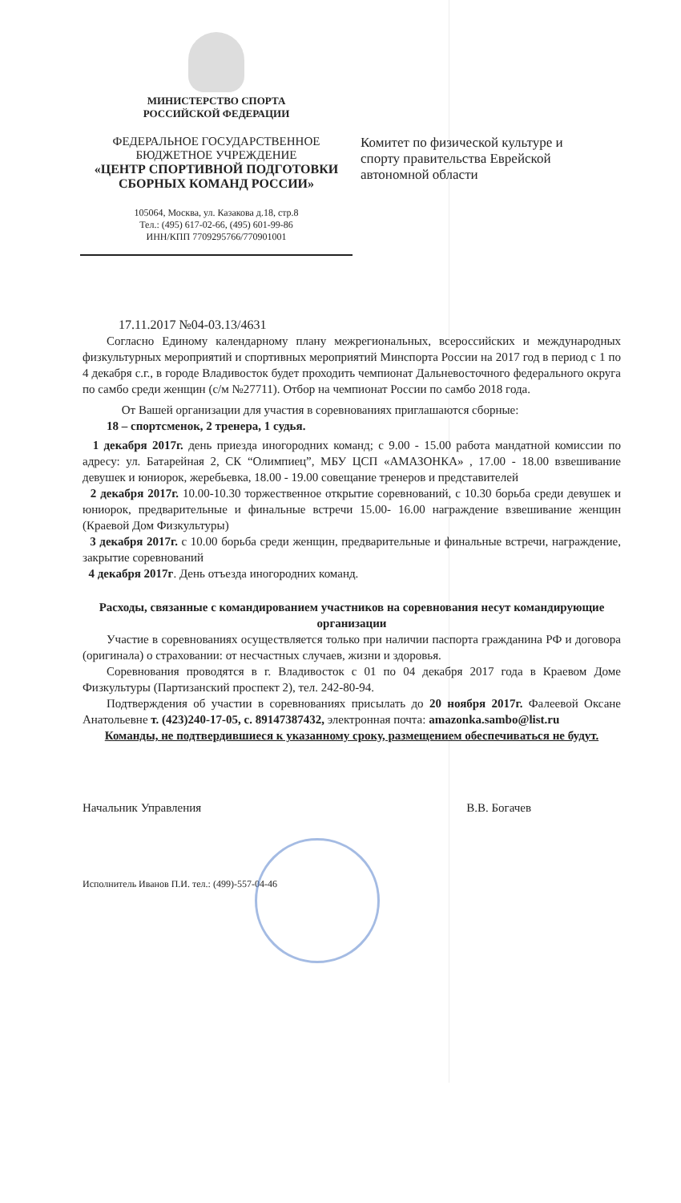МИНИСТЕРСТВО СПОРТА
РОССИЙСКОЙ ФЕДЕРАЦИИ
ФЕДЕРАЛЬНОЕ ГОСУДАРСТВЕННОЕ
БЮДЖЕТНОЕ УЧРЕЖДЕНИЕ
«ЦЕНТР СПОРТИВНОЙ ПОДГОТОВКИ
СБОРНЫХ КОМАНД РОССИИ»
105064, Москва, ул. Казакова д.18, стр.8
Тел.: (495) 617-02-66, (495) 601-99-86
ИНН/КПП 7709295766/770901001
Комитет по физической культуре и спорту правительства Еврейской автономной области
17.11.2017 №04-03.13/4631
Согласно Единому календарному плану межрегиональных, всероссийских и международных физкультурных мероприятий и спортивных мероприятий Минспорта России на 2017 год в период с 1 по 4 декабря с.г., в городе Владивосток будет проходить чемпионат Дальневосточного федерального округа по самбо среди женщин (с/м №27711). Отбор на чемпионат России по самбо 2018 года.
От Вашей организации для участия в соревнованиях приглашаются сборные:
18 – спортсменок, 2 тренера, 1 судья.
1 декабря 2017г. день приезда иногородних команд; с 9.00 - 15.00 работа мандатной комиссии по адресу: ул. Батарейная 2, СК “Олимпиец”, МБУ ЦСП «АМАЗОНКА» , 17.00 - 18.00 взвешивание девушек и юниорок, жеребьевка, 18.00 - 19.00 совещание тренеров и представителей
2 декабря 2017г. 10.00-10.30 торжественное открытие соревнований, с 10.30 борьба среди девушек и юниорок, предварительные и финальные встречи 15.00- 16.00 награждение взвешивание женщин (Краевой Дом Физкультуры)
3 декабря 2017г. с 10.00 борьба среди женщин, предварительные и финальные встречи, награждение, закрытие соревнований
4 декабря 2017г. День отъезда иногородних команд.
Расходы, связанные с командированием участников на соревнования несут командирующие организации
Участие в соревнованиях осуществляется только при наличии паспорта гражданина РФ и договора (оригинала) о страховании: от несчастных случаев, жизни и здоровья.
Соревнования проводятся в г. Владивосток с 01 по 04 декабря 2017 года в Краевом Доме Физкультуры (Партизанский проспект 2), тел. 242-80-94.
Подтверждения об участии в соревнованиях присылать до 20 ноября 2017г. Фалеевой Оксане Анатольевне т. (423)240-17-05, с. 89147387432, электронная почта: amazonka.sambo@list.ru
Команды, не подтвердившиеся к указанному сроку, размещением обеспечиваться не будут.
Начальник Управления В.В. Богачев
Исполнитель Иванов П.И. тел.: (499)-557-04-46